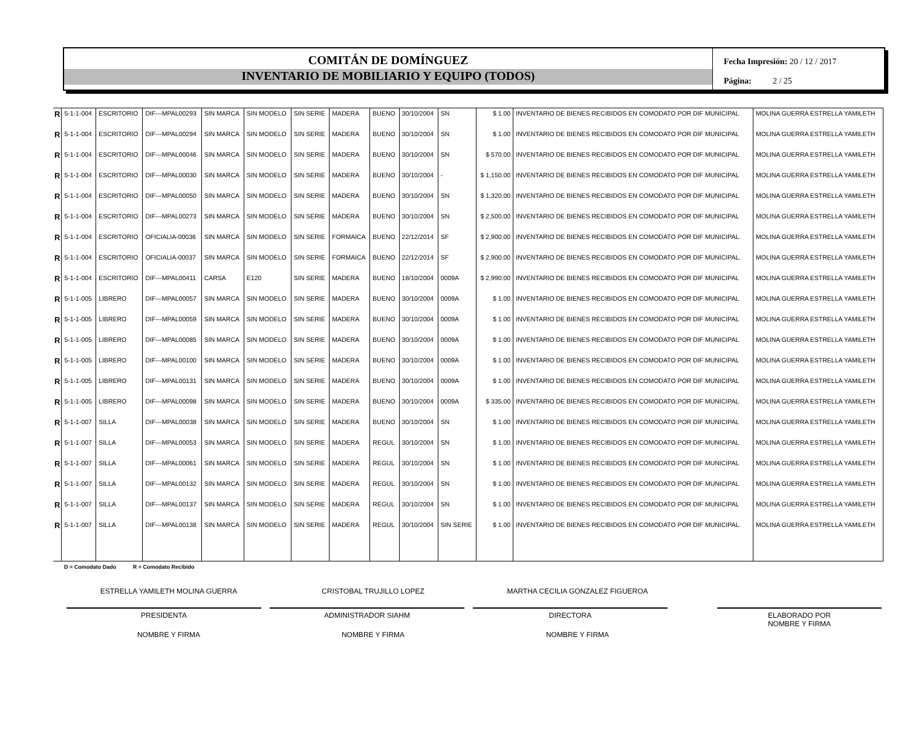COMITÁN DE DOMÍNGUEZ
INVENTARIO DE MOBILIARIO Y EQUIPO (TODOS)
Fecha Impresión: 20 / 12 / 2017
Página: 2 / 25
| R | 5-1-1-004 | ESCRITORIO | DIF---MPAL00293 | SIN MARCA | SIN MODELO | SIN SERIE | MADERA | BUENO | 30/10/2004 | SN | $ 1.00 | INVENTARIO DE BIENES RECIBIDOS EN COMODATO POR DIF MUNICIPAL | MOLINA GUERRA ESTRELLA YAMILETH |
| R | 5-1-1-004 | ESCRITORIO | DIF---MPAL00294 | SIN MARCA | SIN MODELO | SIN SERIE | MADERA | BUENO | 30/10/2004 | SN | $ 1.00 | INVENTARIO DE BIENES RECIBIDOS EN COMODATO POR DIF MUNICIPAL | MOLINA GUERRA ESTRELLA YAMILETH |
| R | 5-1-1-004 | ESCRITORIO | DIF---MPAL00046 | SIN MARCA | SIN MODELO | SIN SERIE | MADERA | BUENO | 30/10/2004 | SN | $ 570.00 | INVENTARIO DE BIENES RECIBIDOS EN COMODATO POR DIF MUNICIPAL | MOLINA GUERRA ESTRELLA YAMILETH |
| R | 5-1-1-004 | ESCRITORIO | DIF---MPAL00030 | SIN MARCA | SIN MODELO | SIN SERIE | MADERA | BUENO | 30/10/2004 | - | $ 1,150.00 | INVENTARIO DE BIENES RECIBIDOS EN COMODATO POR DIF MUNICIPAL | MOLINA GUERRA ESTRELLA YAMILETH |
| R | 5-1-1-004 | ESCRITORIO | DIF---MPAL00050 | SIN MARCA | SIN MODELO | SIN SERIE | MADERA | BUENO | 30/10/2004 | SN | $ 1,320.00 | INVENTARIO DE BIENES RECIBIDOS EN COMODATO POR DIF MUNICIPAL | MOLINA GUERRA ESTRELLA YAMILETH |
| R | 5-1-1-004 | ESCRITORIO | DIF---MPAL00273 | SIN MARCA | SIN MODELO | SIN SERIE | MADERA | BUENO | 30/10/2004 | SN | $ 2,500.00 | INVENTARIO DE BIENES RECIBIDOS EN COMODATO POR DIF MUNICIPAL | MOLINA GUERRA ESTRELLA YAMILETH |
| R | 5-1-1-004 | ESCRITORIO | OFICIALIA-00036 | SIN MARCA | SIN MODELO | SIN SERIE | FORMAICA | BUENO | 22/12/2014 | SF | $ 2,900.00 | INVENTARIO DE BIENES RECIBIDOS EN COMODATO POR DIF MUNICIPAL. | MOLINA GUERRA ESTRELLA YAMILETH |
| R | 5-1-1-004 | ESCRITORIO | OFICIALIA-00037 | SIN MARCA | SIN MODELO | SIN SERIE | FORMAICA | BUENO | 22/12/2014 | SF | $ 2,900.00 | INVENTARIO DE BIENES RECIBIDOS EN COMODATO POR DIF MUNICIPAL. | MOLINA GUERRA ESTRELLA YAMILETH |
| R | 5-1-1-004 | ESCRITORIO | DIF---MPAL00411 | CARSA | E120 | SIN SERIE | MADERA | BUENO | 18/10/2004 | 0009A | $ 2,990.00 | INVENTARIO DE BIENES RECIBIDOS EN COMODATO POR DIF MUNICIPAL | MOLINA GUERRA ESTRELLA YAMILETH |
| R | 5-1-1-005 | LIBRERO | DIF---MPAL00057 | SIN MARCA | SIN MODELO | SIN SERIE | MADERA | BUENO | 30/10/2004 | 0009A | $ 1.00 | INVENTARIO DE BIENES RECIBIDOS EN COMODATO POR DIF MUNICIPAL | MOLINA GUERRA ESTRELLA YAMILETH |
| R | 5-1-1-005 | LIBRERO | DIF---MPAL00059 | SIN MARCA | SIN MODELO | SIN SERIE | MADERA | BUENO | 30/10/2004 | 0009A | $ 1.00 | INVENTARIO DE BIENES RECIBIDOS EN COMODATO POR DIF MUNICIPAL | MOLINA GUERRA ESTRELLA YAMILETH |
| R | 5-1-1-005 | LIBRERO | DIF---MPAL00085 | SIN MARCA | SIN MODELO | SIN SERIE | MADERA | BUENO | 30/10/2004 | 0009A | $ 1.00 | INVENTARIO DE BIENES RECIBIDOS EN COMODATO POR DIF MUNICIPAL | MOLINA GUERRA ESTRELLA YAMILETH |
| R | 5-1-1-005 | LIBRERO | DIF---MPAL00100 | SIN MARCA | SIN MODELO | SIN SERIE | MADERA | BUENO | 30/10/2004 | 0009A | $ 1.00 | INVENTARIO DE BIENES RECIBIDOS EN COMODATO POR DIF MUNICIPAL | MOLINA GUERRA ESTRELLA YAMILETH |
| R | 5-1-1-005 | LIBRERO | DIF---MPAL00131 | SIN MARCA | SIN MODELO | SIN SERIE | MADERA | BUENO | 30/10/2004 | 0009A | $ 1.00 | INVENTARIO DE BIENES RECIBIDOS EN COMODATO POR DIF MUNICIPAL | MOLINA GUERRA ESTRELLA YAMILETH |
| R | 5-1-1-005 | LIBRERO | DIF---MPAL00098 | SIN MARCA | SIN MODELO | SIN SERIE | MADERA | BUENO | 30/10/2004 | 0009A | $ 335.00 | INVENTARIO DE BIENES RECIBIDOS EN COMODATO POR DIF MUNICIPAL | MOLINA GUERRA ESTRELLA YAMILETH |
| R | 5-1-1-007 | SILLA | DIF---MPAL00038 | SIN MARCA | SIN MODELO | SIN SERIE | MADERA | BUENO | 30/10/2004 | SN | $ 1.00 | INVENTARIO DE BIENES RECIBIDOS EN COMODATO POR DIF MUNICIPAL | MOLINA GUERRA ESTRELLA YAMILETH |
| R | 5-1-1-007 | SILLA | DIF---MPAL00053 | SIN MARCA | SIN MODELO | SIN SERIE | MADERA | REGUL | 30/10/2004 | SN | $ 1.00 | INVENTARIO DE BIENES RECIBIDOS EN COMODATO POR DIF MUNICIPAL | MOLINA GUERRA ESTRELLA YAMILETH |
| R | 5-1-1-007 | SILLA | DIF---MPAL00061 | SIN MARCA | SIN MODELO | SIN SERIE | MADERA | REGUL | 30/10/2004 | SN | $ 1.00 | INVENTARIO DE BIENES RECIBIDOS EN COMODATO POR DIF MUNICIPAL | MOLINA GUERRA ESTRELLA YAMILETH |
| R | 5-1-1-007 | SILLA | DIF---MPAL00132 | SIN MARCA | SIN MODELO | SIN SERIE | MADERA | REGUL | 30/10/2004 | SN | $ 1.00 | INVENTARIO DE BIENES RECIBIDOS EN COMODATO POR DIF MUNICIPAL | MOLINA GUERRA ESTRELLA YAMILETH |
| R | 5-1-1-007 | SILLA | DIF---MPAL00137 | SIN MARCA | SIN MODELO | SIN SERIE | MADERA | REGUL | 30/10/2004 | SN | $ 1.00 | INVENTARIO DE BIENES RECIBIDOS EN COMODATO POR DIF MUNICIPAL | MOLINA GUERRA ESTRELLA YAMILETH |
| R | 5-1-1-007 | SILLA | DIF---MPAL00138 | SIN MARCA | SIN MODELO | SIN SERIE | MADERA | REGUL | 30/10/2004 | SIN SERIE | $ 1.00 | INVENTARIO DE BIENES RECIBIDOS EN COMODATO POR DIF MUNICIPAL. | MOLINA GUERRA ESTRELLA YAMILETH |
D = Comodato Dado R = Comodato Recibido
ESTRELLA YAMILETH MOLINA GUERRA CRISTOBAL TRUJILLO LOPEZ MARTHA CECILIA GONZALEZ FIGUEROA
PRESIDENTA ADMINISTRADOR SIAHM DIRECTORA ELABORADO POR
NOMBRE Y FIRMA
NOMBRE Y FIRMA NOMBRE Y FIRMA NOMBRE Y FIRMA